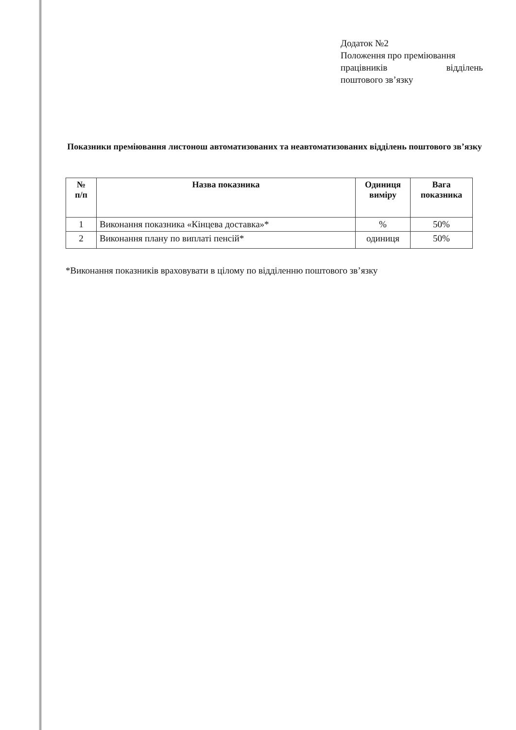Додаток №2
Положення про преміювання
працівників відділень
поштового зв’язку
Показники преміювання листонош автоматизованих та неавтоматизованих відділень поштового зв’язку
| № п/п | Назва показника | Одиниця виміру | Вага показника |
| --- | --- | --- | --- |
| 1 | Виконання показника «Кінцева доставка»* | % | 50% |
| 2 | Виконання плану по виплаті пенсій* | одиниця | 50% |
*Виконання показників враховувати в цілому по відділенню поштового зв’язку